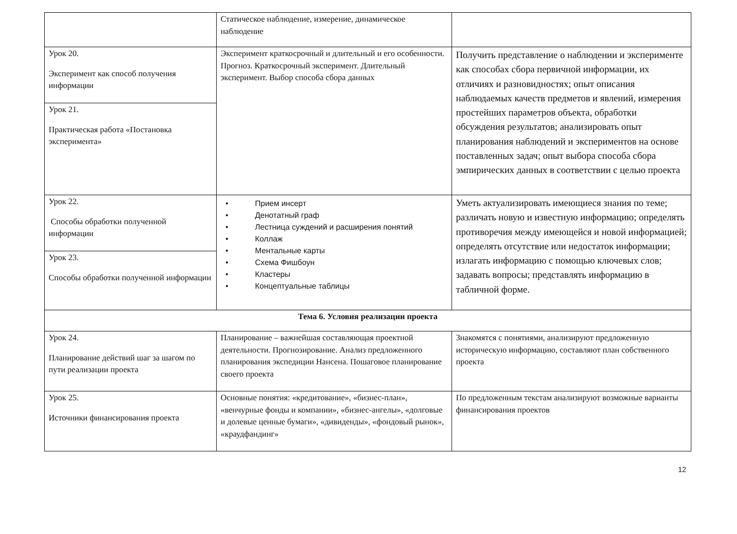| | Статическое наблюдение, измерение, динамическое наблюдение | |
| Урок 20. Эксперимент как способ получения информации | Эксперимент краткосрочный и длительный и его особенности. Прогноз. Краткосрочный эксперимент. Длительный эксперимент. Выбор способа сбора данных | Получить представление о наблюдении и эксперименте как способах сбора первичной информации, их отличиях и разновидностях; опыт описания наблюдаемых качеств предметов и явлений, измерения простейших параметров объекта, обработки обсуждения результатов; анализировать опыт планирования наблюдений и экспериментов на основе поставленных задач; опыт выбора способа сбора эмпирических данных в соответствии с целью проекта |
| Урок 21. Практическая работа «Постановка эксперимента» | | |
| Урок 22. Способы обработки полученной информации | • Прием инсерт • Денотатный граф • Лестница суждений и расширения понятий • Коллаж • Ментальные карты • Схема Фишбоун • Кластеры • Концептуальные таблицы | Уметь актуализировать имеющиеся знания по теме; различать новую и известную информацию; определять противоречия между имеющейся и новой информацией; определять отсутствие или недостаток информации; излагать информацию с помощью ключевых слов; задавать вопросы; представлять информацию в табличной форме. |
| Урок 23. Способы обработки полученной информации | | |
| Тема 6. Условия реализации проекта | | |
| Урок 24. Планирование действий шаг за шагом по пути реализации проекта | Планирование – важнейшая составляющая проектной деятельности. Прогнозирование. Анализ предложенного планирования экспедиции Нансена. Пошаговое планирование своего проекта | Знакомятся с понятиями, анализируют предложенную историческую информацию, составляют план собственного проекта |
| Урок 25. Источники финансирования проекта | Основные понятия: «кредитование», «бизнес-план», «венчурные фонды и компании», «бизнес-ангелы», «долговые и долевые ценные бумаги», «дивиденды», «фондовый рынок», «краудфандинг» | По предложенным текстам анализируют возможные варианты финансирования проектов |
12